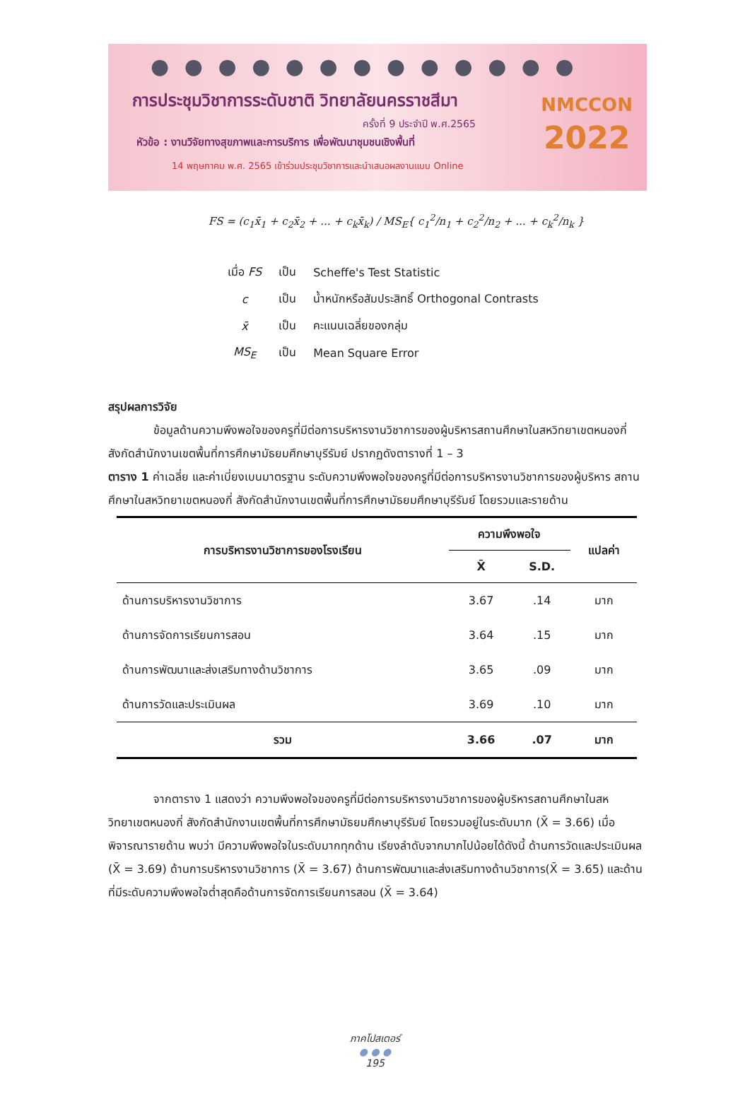● ● ● ● ● ● ● ● ● ● ● ● ●
การประชุมวิชาการระดับชาติ วิทยาลัยนครราชสีมา
ครั้งที่ 9 ประจำปี พ.ศ.2565
หัวข้อ : งานวิจัยทางสุขภาพและการบริการ เพื่อพัฒนาชุมชนเชิงพื้นที่
14 พฤษภาคม พ.ศ. 2565 เข้าร่วมประชุมวิชาการและนำเสนอผลงานแบบ Online
NMCCON
2022
FS = (c<sub>1</sub>x̄<sub>1</sub> + c<sub>2</sub>x̄<sub>2</sub> + ... + c<sub>k</sub>x̄<sub>k</sub>) / MS<sub>E</sub>{ c<sub>1</sub><sup>2</sup>/n<sub>1</sub> + c<sub>2</sub><sup>2</sup>/n<sub>2</sub> + ... + c<sub>k</sub><sup>2</sup>/n<sub>k</sub> }
| เมื่อ FS | เป็น | Scheffe's Test Statistic |
| c | เป็น | น้ำหนักหรือสัมประสิทธิ์ Orthogonal Contrasts |
| x̄ | เป็น | คะแนนเฉลี่ยของกลุ่ม |
| MS<sub>E</sub> | เป็น | Mean Square Error |
สรุปผลการวิจัย
ข้อมูลด้านความพึงพอใจของครูที่มีต่อการบริหารงานวิชาการของผู้บริหารสถานศึกษาในสหวิทยาเขตหนองกี่ สังกัดสำนักงานเขตพื้นที่การศึกษามัธยมศึกษาบุรีรัมย์ ปรากฏดังตารางที่ 1 – 3
ตาราง 1 ค่าเฉลี่ย และค่าเบี่ยงเบนมาตรฐาน ระดับความพึงพอใจของครูที่มีต่อการบริหารงานวิชาการของผู้บริหาร สถานศึกษาในสหวิทยาเขตหนองกี่ สังกัดสำนักงานเขตพื้นที่การศึกษามัธยมศึกษาบุรีรัมย์ โดยรวมและรายด้าน
| การบริหารงานวิชาการของโรงเรียน | ความพึงพอใจ | | แปลค่า |
| --- | --- | --- | --- |
| | X̄ | S.D. | |
| ด้านการบริหารงานวิชาการ | 3.67 | .14 | มาก |
| ด้านการจัดการเรียนการสอน | 3.64 | .15 | มาก |
| ด้านการพัฒนาและส่งเสริมทางด้านวิชาการ | 3.65 | .09 | มาก |
| ด้านการวัดและประเมินผล | 3.69 | .10 | มาก |
| รวม | 3.66 | .07 | มาก |
จากตาราง 1 แสดงว่า ความพึงพอใจของครูที่มีต่อการบริหารงานวิชาการของผู้บริหารสถานศึกษาในสหวิทยาเขตหนองกี่ สังกัดสำนักงานเขตพื้นที่การศึกษามัธยมศึกษาบุรีรัมย์ โดยรวมอยู่ในระดับมาก (X̄ = 3.66) เมื่อพิจารณารายด้าน พบว่า มีความพึงพอใจในระดับมากทุกด้าน เรียงลำดับจากมากไปน้อยได้ดังนี้ ด้านการวัดและประเมินผล (X̄ = 3.69) ด้านการบริหารงานวิชาการ (X̄ = 3.67) ด้านการพัฒนาและส่งเสริมทางด้านวิชาการ(X̄ = 3.65) และด้านที่มีระดับความพึงพอใจต่ำสุดคือด้านการจัดการเรียนการสอน (X̄ = 3.64)
ภาคโปสเตอร์
● ● ●
195